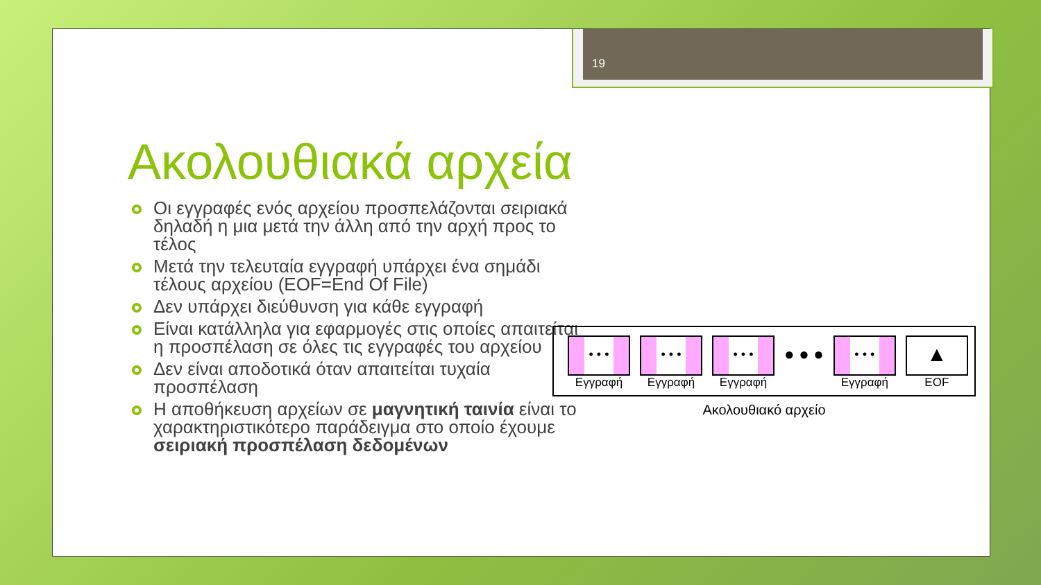19
Ακολουθιακά αρχεία
Οι εγγραφές ενός αρχείου προσπελάζονται σειριακά δηλαδή η μια μετά την άλλη από την αρχή προς το τέλος
Μετά την τελευταία εγγραφή υπάρχει ένα σημάδι τέλους αρχείου (EOF=End Of File)
Δεν υπάρχει διεύθυνση για κάθε εγγραφή
Είναι κατάλληλα για εφαρμογές στις οποίες απαιτείται η προσπέλαση σε όλες τις εγγραφές του αρχείου
Δεν είναι αποδοτικά όταν απαιτείται τυχαία προσπέλαση
Η αποθήκευση αρχείων σε μαγνητική ταινία είναι το χαρακτηριστικότερο παράδειγμα στο οποίο έχουμε σειριακή προσπέλαση δεδομένων
• • •
Εγγραφή
• • •
Εγγραφή
• • •
Εγγραφή
● ● ●
• • •
Εγγραφή
▲
EOF
Ακολουθιακό αρχείο